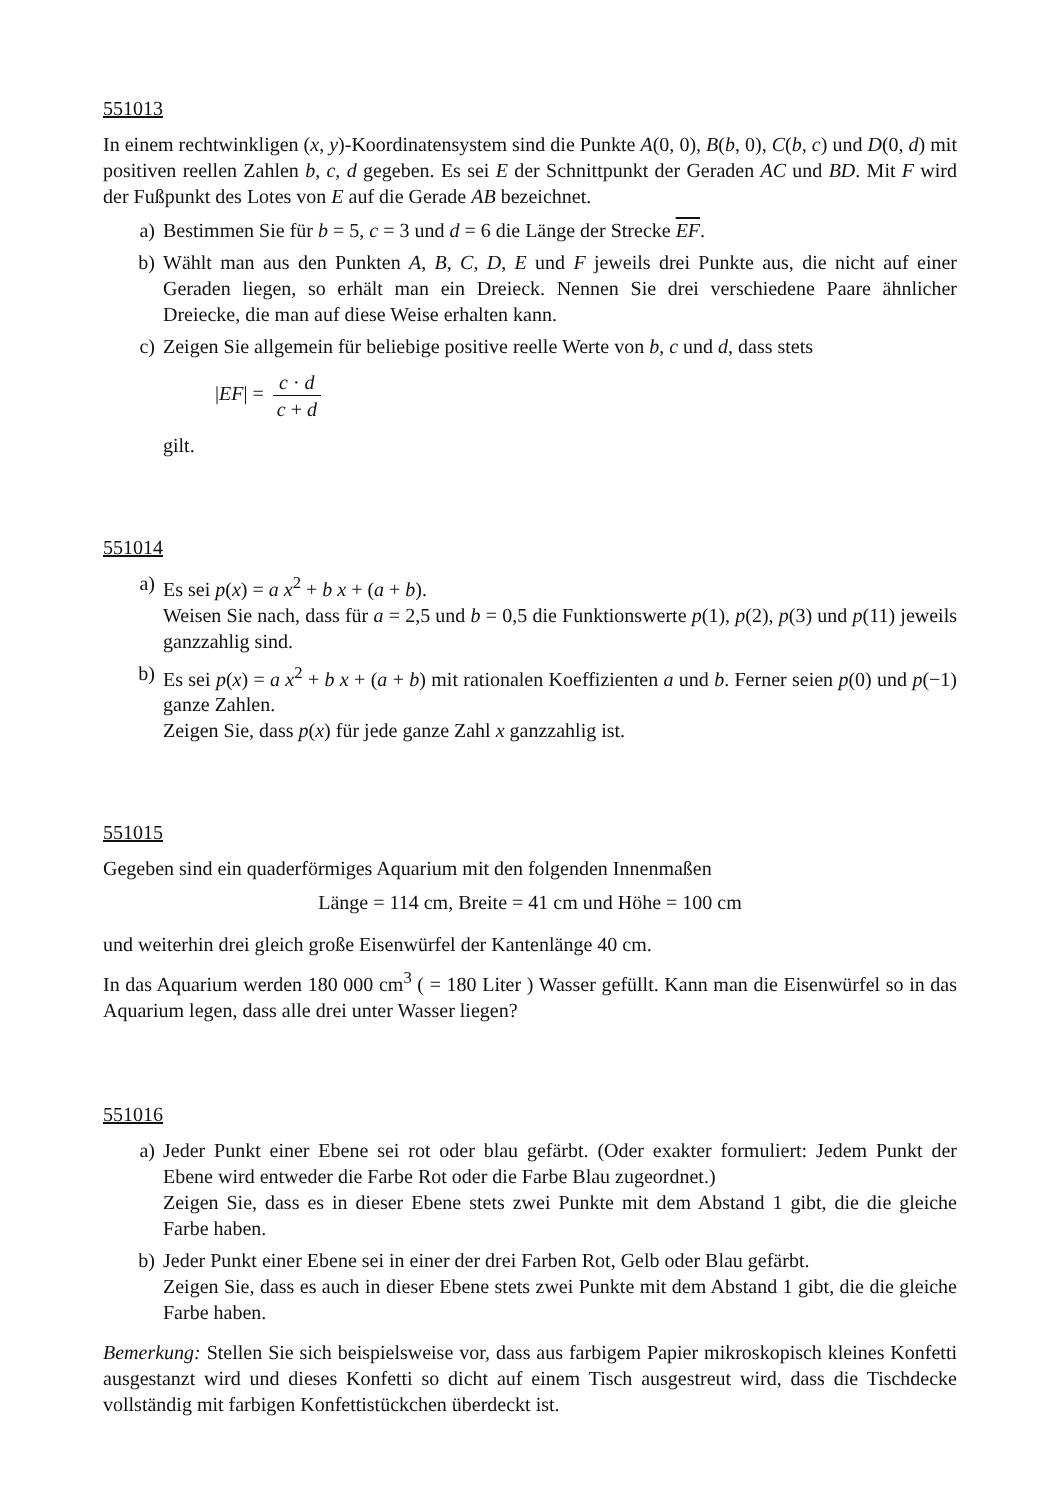551013
In einem rechtwinkligen (x, y)-Koordinatensystem sind die Punkte A(0, 0), B(b, 0), C(b, c) und D(0, d) mit positiven reellen Zahlen b, c, d gegeben. Es sei E der Schnittpunkt der Geraden AC und BD. Mit F wird der Fußpunkt des Lotes von E auf die Gerade AB bezeichnet.
a) Bestimmen Sie für b = 5, c = 3 und d = 6 die Länge der Strecke EF.
b) Wählt man aus den Punkten A, B, C, D, E und F jeweils drei Punkte aus, die nicht auf einer Geraden liegen, so erhält man ein Dreieck. Nennen Sie drei verschiedene Paare ähnlicher Dreiecke, die man auf diese Weise erhalten kann.
c) Zeigen Sie allgemein für beliebige positive reelle Werte von b, c und d, dass stets
|EF| = c · d c + d
gilt.
551014
a) Es sei p(x) = a x<sup>2</sup> + b x + (a + b).
Weisen Sie nach, dass für a = 2,5 und b = 0,5 die Funktionswerte p(1), p(2), p(3) und p(11) jeweils ganzzahlig sind.
b) Es sei p(x) = a x<sup>2</sup> + b x + (a + b) mit rationalen Koeffizienten a und b. Ferner seien p(0) und p(−1) ganze Zahlen.
Zeigen Sie, dass p(x) für jede ganze Zahl x ganzzahlig ist.
551015
Gegeben sind ein quaderförmiges Aquarium mit den folgenden Innenmaßen
Länge = 114 cm, Breite = 41 cm und Höhe = 100 cm
und weiterhin drei gleich große Eisenwürfel der Kantenlänge 40 cm.
In das Aquarium werden 180 000 cm<sup>3</sup> ( = 180 Liter ) Wasser gefüllt. Kann man die Eisenwürfel so in das Aquarium legen, dass alle drei unter Wasser liegen?
551016
a) Jeder Punkt einer Ebene sei rot oder blau gefärbt. (Oder exakter formuliert: Jedem Punkt der Ebene wird entweder die Farbe Rot oder die Farbe Blau zugeordnet.)
Zeigen Sie, dass es in dieser Ebene stets zwei Punkte mit dem Abstand 1 gibt, die die gleiche Farbe haben.
b) Jeder Punkt einer Ebene sei in einer der drei Farben Rot, Gelb oder Blau gefärbt.
Zeigen Sie, dass es auch in dieser Ebene stets zwei Punkte mit dem Abstand 1 gibt, die die gleiche Farbe haben.
Bemerkung: Stellen Sie sich beispielsweise vor, dass aus farbigem Papier mikroskopisch kleines Konfetti ausgestanzt wird und dieses Konfetti so dicht auf einem Tisch ausgestreut wird, dass die Tischdecke vollständig mit farbigen Konfettistückchen überdeckt ist.